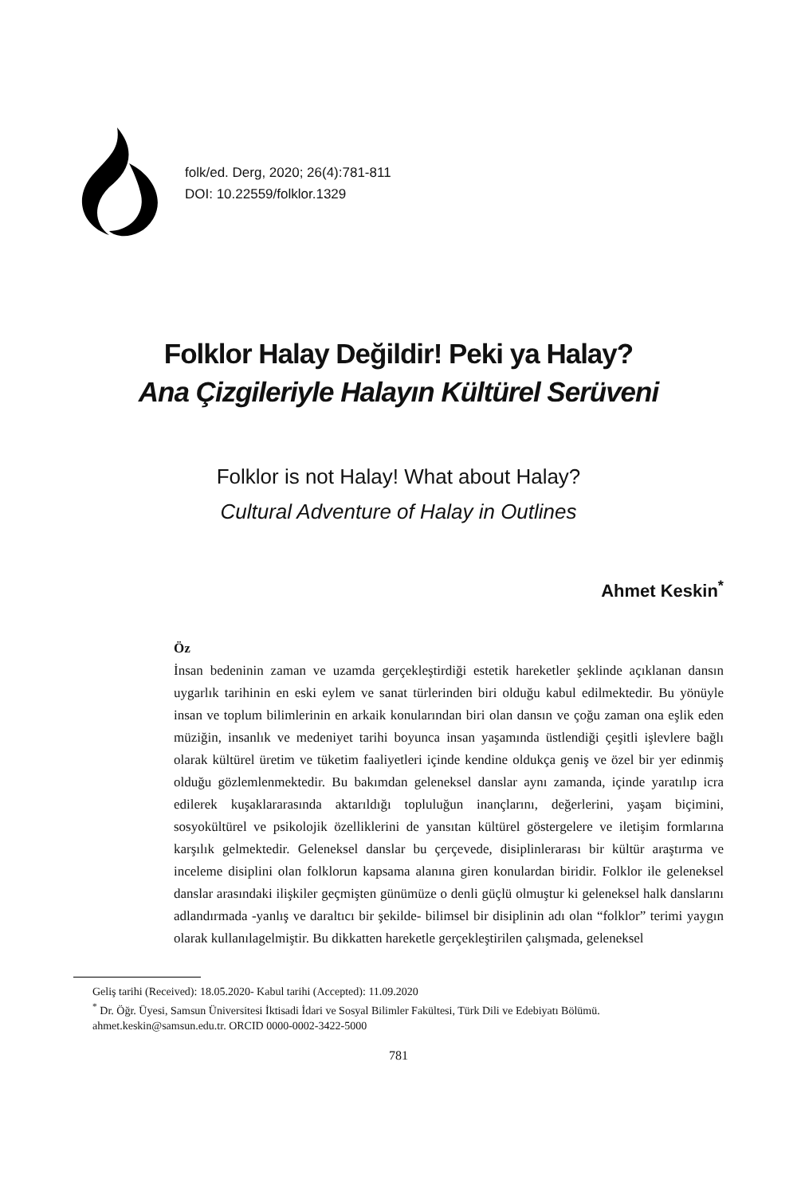folk/ed. Derg, 2020; 26(4):781-811
DOI: 10.22559/folklor.1329
Folklor Halay Değildir! Peki ya Halay?
Ana Çizgileriyle Halayın Kültürel Serüveni
Folklor is not Halay! What about Halay?
Cultural Adventure of Halay in Outlines
Ahmet Keskin<sup>*</sup>
Öz
İnsan bedeninin zaman ve uzamda gerçekleştirdiği estetik hareketler şeklinde açıklanan dansın uygarlık tarihinin en eski eylem ve sanat türlerinden biri olduğu kabul edilmektedir. Bu yönüyle insan ve toplum bilimlerinin en arkaik konularından biri olan dansın ve çoğu zaman ona eşlik eden müziğin, insanlık ve medeniyet tarihi boyunca insan yaşamında üstlendiği çeşitli işlevlere bağlı olarak kültürel üretim ve tüketim faaliyetleri içinde kendine oldukça geniş ve özel bir yer edinmiş olduğu gözlemlenmektedir. Bu bakımdan geleneksel danslar aynı zamanda, içinde yaratılıp icra edilerek kuşaklararasında aktarıldığı topluluğun inançlarını, değerlerini, yaşam biçimini, sosyokültürel ve psikolojik özelliklerini de yansıtan kültürel göstergelere ve iletişim formlarına karşılık gelmektedir. Geleneksel danslar bu çerçevede, disiplinlerarası bir kültür araştırma ve inceleme disiplini olan folklorun kapsama alanına giren konulardan biridir. Folklor ile geleneksel danslar arasındaki ilişkiler geçmişten günümüze o denli güçlü olmuştur ki geleneksel halk danslarını adlandırmada -yanlış ve daraltıcı bir şekilde- bilimsel bir disiplinin adı olan “folklor” terimi yaygın olarak kullanılagelmiştir. Bu dikkatten hareketle gerçekleştirilen çalışmada, geleneksel
Geliş tarihi (Received): 18.05.2020- Kabul tarihi (Accepted): 11.09.2020
<sup>*</sup> Dr. Öğr. Üyesi, Samsun Üniversitesi İktisadi İdari ve Sosyal Bilimler Fakültesi, Türk Dili ve Edebiyatı Bölümü. ahmet.keskin@samsun.edu.tr. ORCID 0000-0002-3422-5000
781